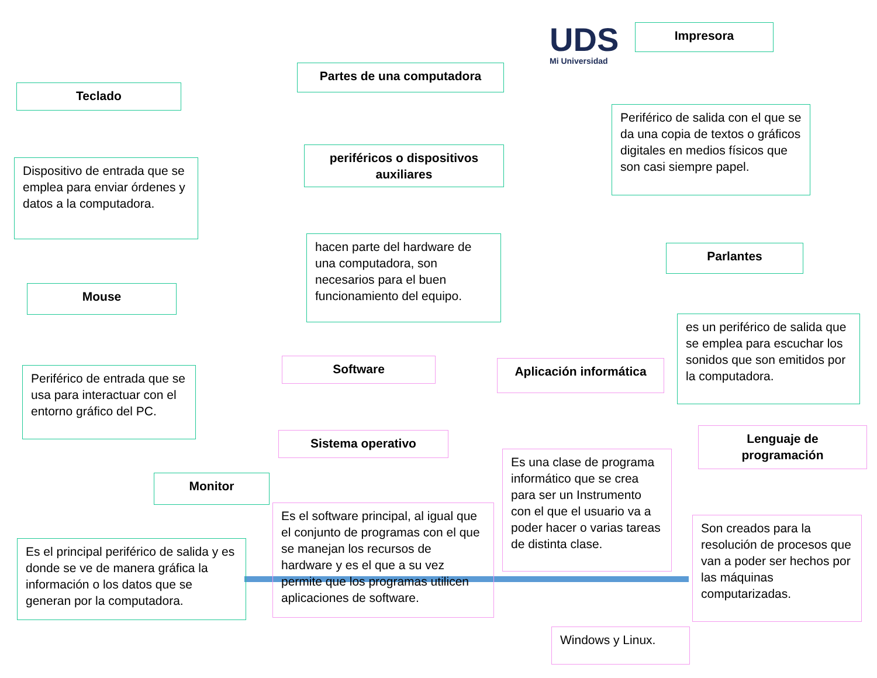UDS
Mi Universidad
Partes de una computadora
Impresora
Teclado
periféricos o dispositivos auxiliares
Periférico de salida con el que se da una copia de textos o gráficos digitales en medios físicos que son casi siempre papel.
Dispositivo de entrada que se emplea para enviar órdenes y datos a la computadora.
hacen parte del hardware de una computadora, son necesarios para el buen funcionamiento del equipo.
Parlantes
Mouse
es un periférico de salida que se emplea para escuchar los sonidos que son emitidos por la computadora.
Software Aplicación informática
Periférico de entrada que se usa para interactuar con el entorno gráfico del PC.
Sistema operativo
Lenguaje de programación
Es una clase de programa informático que se crea para ser un Instrumento con el que el usuario va a poder hacer o varias tareas de distinta clase.
Monitor
Es el software principal, al igual que el conjunto de programas con el que se manejan los recursos de hardware y es el que a su vez permite que los programas utilicen aplicaciones de software.
Son creados para la resolución de procesos que van a poder ser hechos por las máquinas computarizadas.
Es el principal periférico de salida y es donde se ve de manera gráfica la información o los datos que se generan por la computadora.
Windows y Linux.